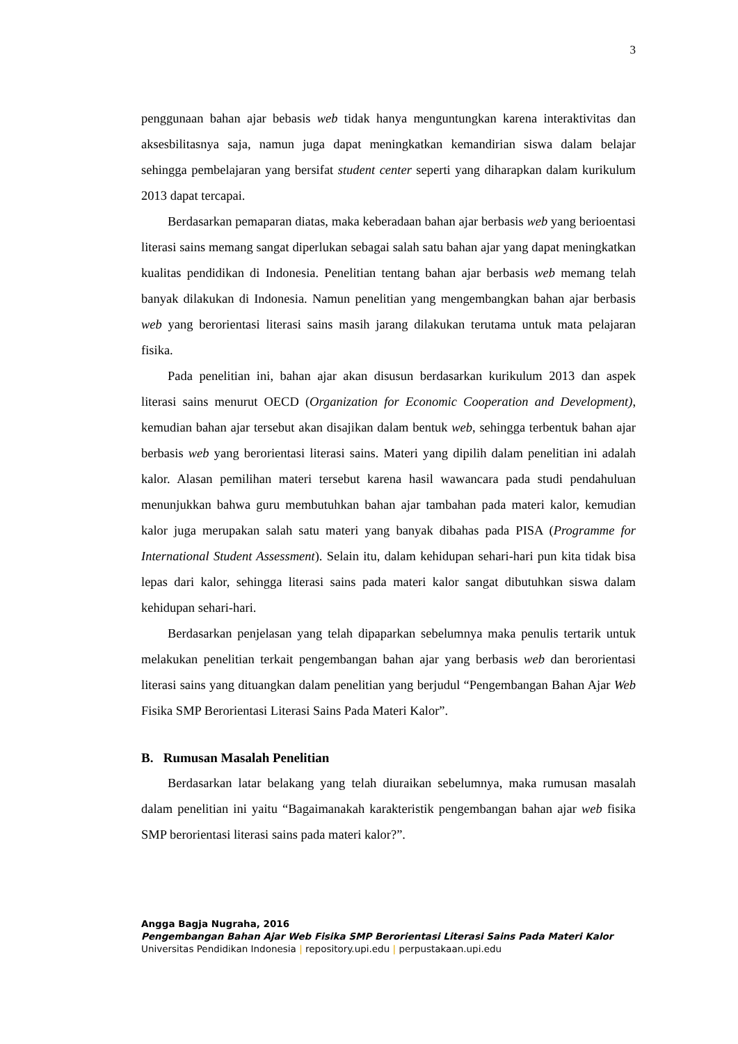3
penggunaan bahan ajar bebasis web tidak hanya menguntungkan karena interaktivitas dan aksesbilitasnya saja, namun juga dapat meningkatkan kemandirian siswa dalam belajar sehingga pembelajaran yang bersifat student center seperti yang diharapkan dalam kurikulum 2013 dapat tercapai.
Berdasarkan pemaparan diatas, maka keberadaan bahan ajar berbasis web yang berioentasi literasi sains memang sangat diperlukan sebagai salah satu bahan ajar yang dapat meningkatkan kualitas pendidikan di Indonesia. Penelitian tentang bahan ajar berbasis web memang telah banyak dilakukan di Indonesia. Namun penelitian yang mengembangkan bahan ajar berbasis web yang berorientasi literasi sains masih jarang dilakukan terutama untuk mata pelajaran fisika.
Pada penelitian ini, bahan ajar akan disusun berdasarkan kurikulum 2013 dan aspek literasi sains menurut OECD (Organization for Economic Cooperation and Development), kemudian bahan ajar tersebut akan disajikan dalam bentuk web, sehingga terbentuk bahan ajar berbasis web yang berorientasi literasi sains. Materi yang dipilih dalam penelitian ini adalah kalor. Alasan pemilihan materi tersebut karena hasil wawancara pada studi pendahuluan menunjukkan bahwa guru membutuhkan bahan ajar tambahan pada materi kalor, kemudian kalor juga merupakan salah satu materi yang banyak dibahas pada PISA (Programme for International Student Assessment). Selain itu, dalam kehidupan sehari-hari pun kita tidak bisa lepas dari kalor, sehingga literasi sains pada materi kalor sangat dibutuhkan siswa dalam kehidupan sehari-hari.
Berdasarkan penjelasan yang telah dipaparkan sebelumnya maka penulis tertarik untuk melakukan penelitian terkait pengembangan bahan ajar yang berbasis web dan berorientasi literasi sains yang dituangkan dalam penelitian yang berjudul “Pengembangan Bahan Ajar Web Fisika SMP Berorientasi Literasi Sains Pada Materi Kalor”.
B. Rumusan Masalah Penelitian
Berdasarkan latar belakang yang telah diuraikan sebelumnya, maka rumusan masalah dalam penelitian ini yaitu “Bagaimanakah karakteristik pengembangan bahan ajar web fisika SMP berorientasi literasi sains pada materi kalor?”.
Angga Bagja Nugraha, 2016
Pengembangan Bahan Ajar Web Fisika SMP Berorientasi Literasi Sains Pada Materi Kalor
Universitas Pendidikan Indonesia | repository.upi.edu | perpustakaan.upi.edu